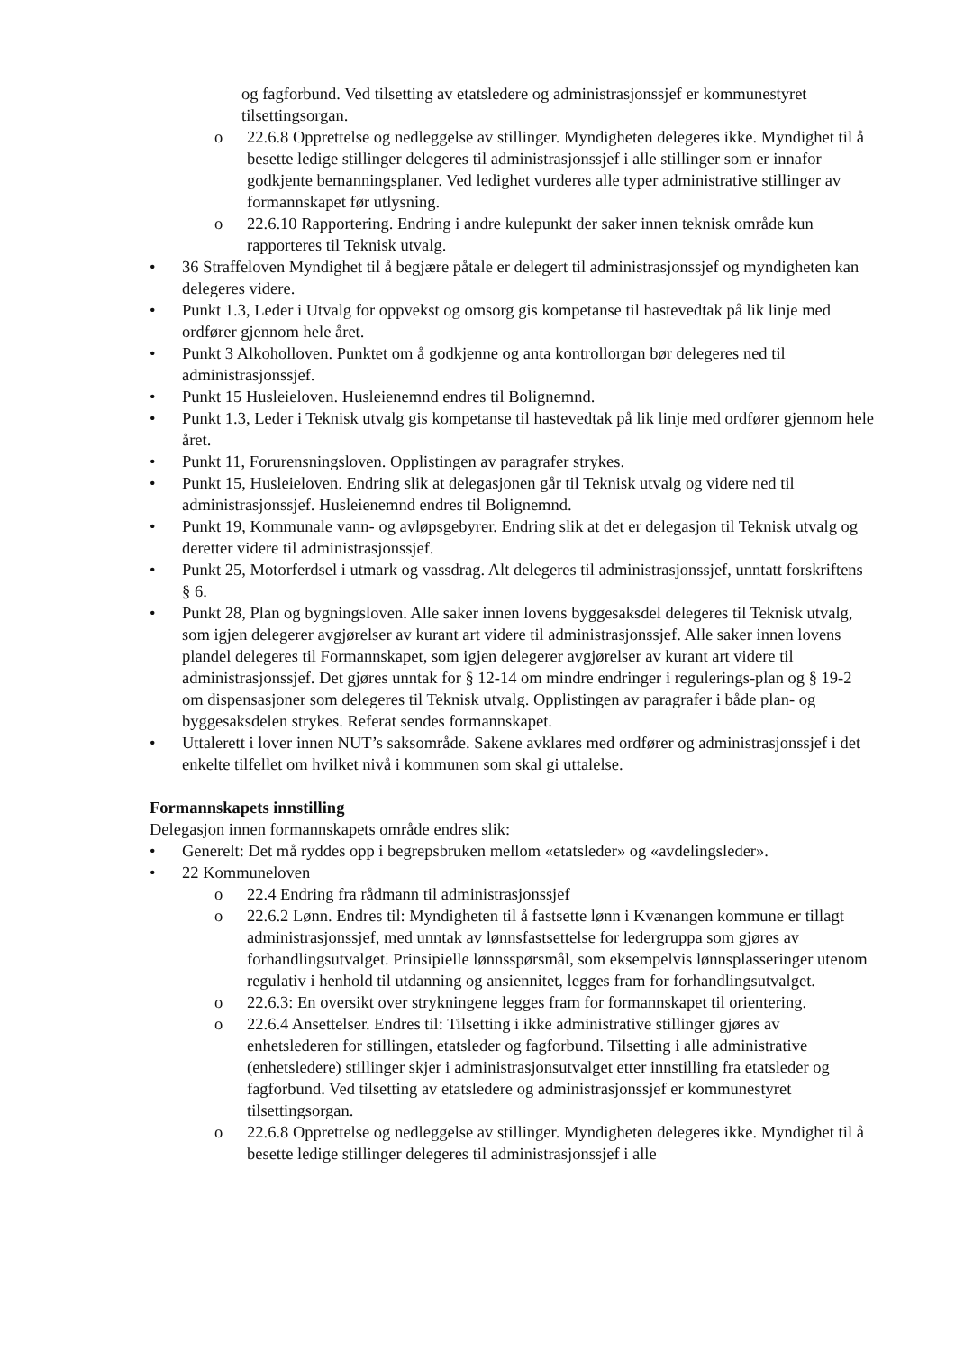og fagforbund. Ved tilsetting av etatsledere og administrasjonssjef er kommunestyret tilsettingsorgan.
o 22.6.8 Opprettelse og nedleggelse av stillinger. Myndigheten delegeres ikke. Myndighet til å besette ledige stillinger delegeres til administrasjonssjef i alle stillinger som er innafor godkjente bemanningsplaner. Ved ledighet vurderes alle typer administrative stillinger av formannskapet før utlysning.
o 22.6.10 Rapportering. Endring i andre kulepunkt der saker innen teknisk område kun rapporteres til Teknisk utvalg.
• 36 Straffeloven Myndighet til å begjære påtale er delegert til administrasjonssjef og myndigheten kan delegeres videre.
• Punkt 1.3, Leder i Utvalg for oppvekst og omsorg gis kompetanse til hastevedtak på lik linje med ordfører gjennom hele året.
• Punkt 3 Alkoholloven. Punktet om å godkjenne og anta kontrollorgan bør delegeres ned til administrasjonssjef.
• Punkt 15 Husleieloven. Husleienemnd endres til Bolignemnd.
• Punkt 1.3, Leder i Teknisk utvalg gis kompetanse til hastevedtak på lik linje med ordfører gjennom hele året.
• Punkt 11, Forurensningsloven. Opplistingen av paragrafer strykes.
• Punkt 15, Husleieloven. Endring slik at delegasjonen går til Teknisk utvalg og videre ned til administrasjonssjef. Husleienemnd endres til Bolignemnd.
• Punkt 19, Kommunale vann- og avløpsgebyrer. Endring slik at det er delegasjon til Teknisk utvalg og deretter videre til administrasjonssjef.
• Punkt 25, Motorferdsel i utmark og vassdrag. Alt delegeres til administrasjonssjef, unntatt forskriftens § 6.
• Punkt 28, Plan og bygningsloven. Alle saker innen lovens byggesaksdel delegeres til Teknisk utvalg, som igjen delegerer avgjørelser av kurant art videre til administrasjonssjef. Alle saker innen lovens plandel delegeres til Formannskapet, som igjen delegerer avgjørelser av kurant art videre til administrasjonssjef. Det gjøres unntak for § 12-14 om mindre endringer i regulerings-plan og § 19-2 om dispensasjoner som delegeres til Teknisk utvalg. Opplistingen av paragrafer i både plan- og byggesaksdelen strykes. Referat sendes formannskapet.
• Uttalerett i lover innen NUT’s saksområde. Sakene avklares med ordfører og administrasjonssjef i det enkelte tilfellet om hvilket nivå i kommunen som skal gi uttalelse.
Formannskapets innstilling
Delegasjon innen formannskapets område endres slik:
• Generelt: Det må ryddes opp i begrepsbruken mellom «etatsleder» og «avdelingsleder».
• 22 Kommuneloven
o 22.4 Endring fra rådmann til administrasjonssjef
o 22.6.2 Lønn. Endres til: Myndigheten til å fastsette lønn i Kvænangen kommune er tillagt administrasjonssjef, med unntak av lønnsfastsettelse for ledergruppa som gjøres av forhandlingsutvalget. Prinsipielle lønnsspørsmål, som eksempelvis lønnsplasseringer utenom regulativ i henhold til utdanning og ansiennitet, legges fram for forhandlingsutvalget.
o 22.6.3: En oversikt over strykningene legges fram for formannskapet til orientering.
o 22.6.4 Ansettelser. Endres til: Tilsetting i ikke administrative stillinger gjøres av enhetslederen for stillingen, etatsleder og fagforbund. Tilsetting i alle administrative (enhetsledere) stillinger skjer i administrasjonsutvalget etter innstilling fra etatsleder og fagforbund. Ved tilsetting av etatsledere og administrasjonssjef er kommunestyret tilsettingsorgan.
o 22.6.8 Opprettelse og nedleggelse av stillinger. Myndigheten delegeres ikke. Myndighet til å besette ledige stillinger delegeres til administrasjonssjef i alle